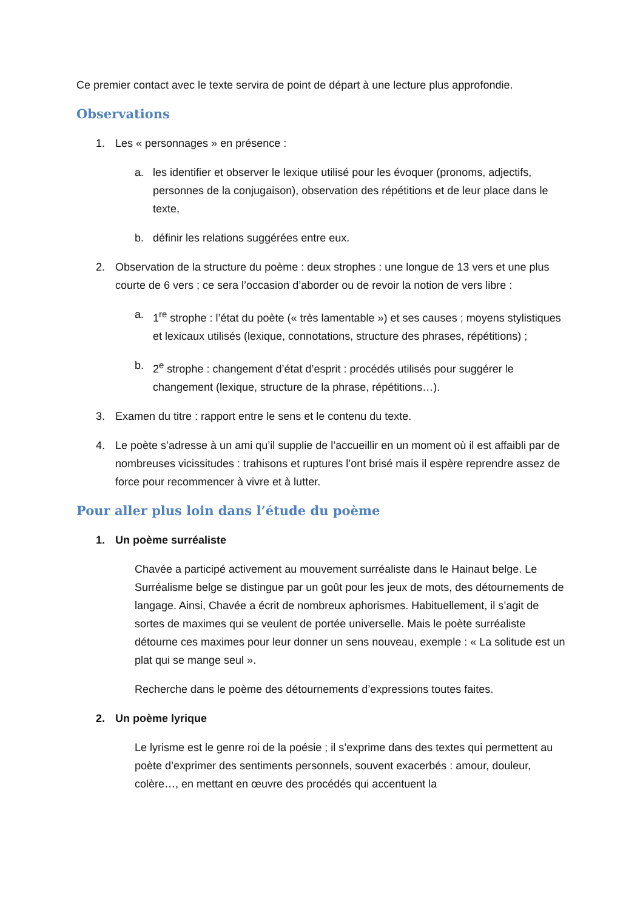Ce premier contact avec le texte servira de point de départ à une lecture plus approfondie.
Observations
1. Les « personnages » en présence :
a. les identifier et observer le lexique utilisé pour les évoquer (pronoms, adjectifs, personnes de la conjugaison), observation des répétitions et de leur place dans le texte,
b. définir les relations suggérées entre eux.
2. Observation de la structure du poème : deux strophes : une longue de 13 vers et une plus courte de 6 vers ; ce sera l’occasion d’aborder ou de revoir la notion de vers libre :
a. 1<sup>re</sup> strophe : l’état du poète (« très lamentable ») et ses causes ; moyens stylistiques et lexicaux utilisés (lexique, connotations, structure des phrases, répétitions) ;
b. 2<sup>e</sup> strophe : changement d’état d’esprit : procédés utilisés pour suggérer le changement (lexique, structure de la phrase, répétitions…).
3. Examen du titre : rapport entre le sens et le contenu du texte.
4. Le poète s’adresse à un ami qu’il supplie de l’accueillir en un moment où il est affaibli par de nombreuses vicissitudes : trahisons et ruptures l’ont brisé mais il espère reprendre assez de force pour recommencer à vivre et à lutter.
Pour aller plus loin dans l’étude du poème
1. Un poème surréaliste
Chavée a participé activement au mouvement surréaliste dans le Hainaut belge. Le Surréalisme belge se distingue par un goût pour les jeux de mots, des détournements de langage. Ainsi, Chavée a écrit de nombreux aphorismes. Habituellement, il s’agit de sortes de maximes qui se veulent de portée universelle. Mais le poète surréaliste détourne ces maximes pour leur donner un sens nouveau, exemple : « La solitude est un plat qui se mange seul ».
Recherche dans le poème des détournements d’expressions toutes faites.
2. Un poème lyrique
Le lyrisme est le genre roi de la poésie ; il s’exprime dans des textes qui permettent au poète d’exprimer des sentiments personnels, souvent exacerbés : amour, douleur, colère…, en mettant en œuvre des procédés qui accentuent la